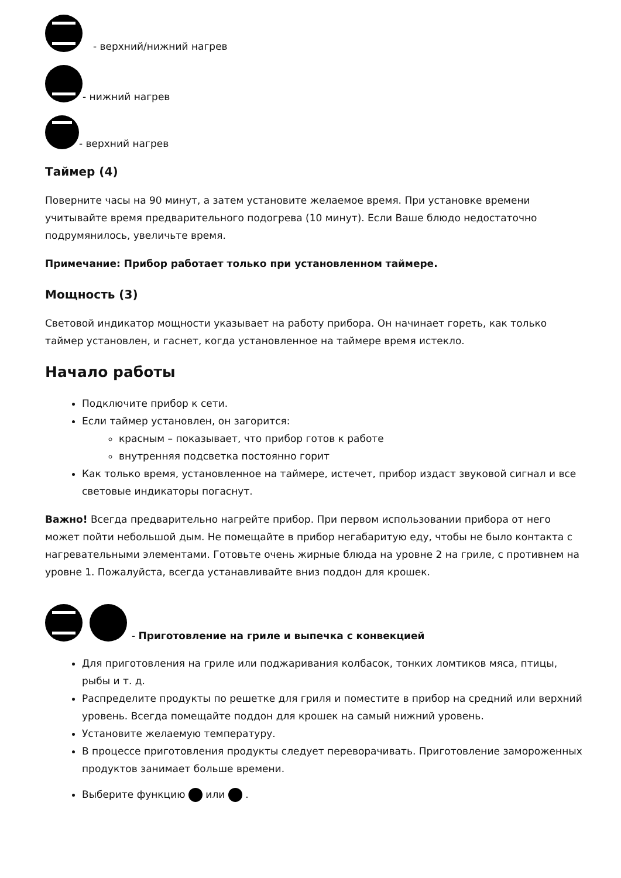- верхний/нижний нагрев
- нижний нагрев
- верхний нагрев
Таймер (4)
Поверните часы на 90 минут, а затем установите желаемое время. При установке времени учитывайте время предварительного подогрева (10 минут). Если Ваше блюдо недостаточно подрумянилось, увеличьте время.
Примечание: Прибор работает только при установленном таймере.
Мощность (3)
Световой индикатор мощности указывает на работу прибора. Он начинает гореть, как только таймер установлен, и гаснет, когда установленное на таймере время истекло.
Начало работы
Подключите прибор к сети.
Если таймер установлен, он загорится:
красным – показывает, что прибор готов к работе
внутренняя подсветка постоянно горит
Как только время, установленное на таймере, истечет, прибор издаст звуковой сигнал и все световые индикаторы погаснут.
Важно! Всегда предварительно нагрейте прибор. При первом использовании прибора от него может пойти небольшой дым. Не помещайте в прибор негабаритую еду, чтобы не было контакта с нагревательными элементами. Готовьте очень жирные блюда на уровне 2 на гриле, с противнем на уровне 1. Пожалуйста, всегда устанавливайте вниз поддон для крошек.
- Приготовление на гриле и выпечка с конвекцией
Для приготовления на гриле или поджаривания колбасок, тонких ломтиков мяса, птицы, рыбы и т. д.
Распределите продукты по решетке для гриля и поместите в прибор на средний или верхний уровень. Всегда помещайте поддон для крошек на самый нижний уровень.
Установите желаемую температуру.
В процессе приготовления продукты следует переворачивать. Приготовление замороженных продуктов занимает больше времени.
Выберите функцию или .